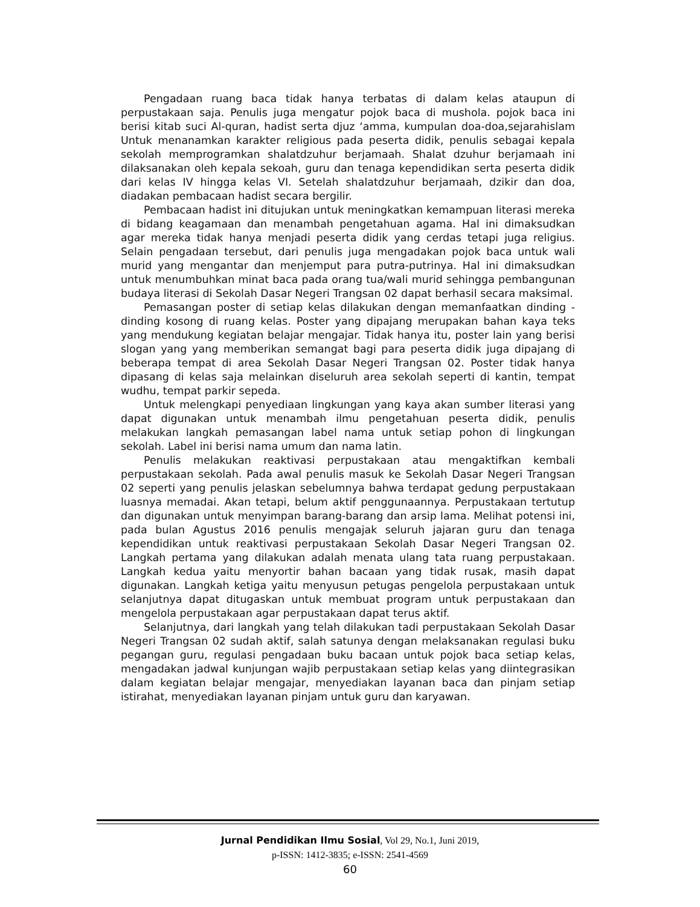Pengadaan ruang baca tidak hanya terbatas di dalam kelas ataupun di perpustakaan saja. Penulis juga mengatur pojok baca di mushola. pojok baca ini berisi kitab suci Al-quran, hadist serta djuz ‘amma, kumpulan doa-doa,sejarahislam Untuk menanamkan karakter religious pada peserta didik, penulis sebagai kepala sekolah memprogramkan shalatdzuhur berjamaah. Shalat dzuhur berjamaah ini dilaksanakan oleh kepala sekoah, guru dan tenaga kependidikan serta peserta didik dari kelas IV hingga kelas VI. Setelah shalatdzuhur berjamaah, dzikir dan doa, diadakan pembacaan hadist secara bergilir.
Pembacaan hadist ini ditujukan untuk meningkatkan kemampuan literasi mereka di bidang keagamaan dan menambah pengetahuan agama. Hal ini dimaksudkan agar mereka tidak hanya menjadi peserta didik yang cerdas tetapi juga religius. Selain pengadaan tersebut, dari penulis juga mengadakan pojok baca untuk wali murid yang mengantar dan menjemput para putra-putrinya. Hal ini dimaksudkan untuk menumbuhkan minat baca pada orang tua/wali murid sehingga pembangunan budaya literasi di Sekolah Dasar Negeri Trangsan 02 dapat berhasil secara maksimal.
Pemasangan poster di setiap kelas dilakukan dengan memanfaatkan dinding - dinding kosong di ruang kelas. Poster yang dipajang merupakan bahan kaya teks yang mendukung kegiatan belajar mengajar. Tidak hanya itu, poster lain yang berisi slogan yang yang memberikan semangat bagi para peserta didik juga dipajang di beberapa tempat di area Sekolah Dasar Negeri Trangsan 02. Poster tidak hanya dipasang di kelas saja melainkan diseluruh area sekolah seperti di kantin, tempat wudhu, tempat parkir sepeda.
Untuk melengkapi penyediaan lingkungan yang kaya akan sumber literasi yang dapat digunakan untuk menambah ilmu pengetahuan peserta didik, penulis melakukan langkah pemasangan label nama untuk setiap pohon di lingkungan sekolah. Label ini berisi nama umum dan nama latin.
Penulis melakukan reaktivasi perpustakaan atau mengaktifkan kembali perpustakaan sekolah. Pada awal penulis masuk ke Sekolah Dasar Negeri Trangsan 02 seperti yang penulis jelaskan sebelumnya bahwa terdapat gedung perpustakaan luasnya memadai. Akan tetapi, belum aktif penggunaannya. Perpustakaan tertutup dan digunakan untuk menyimpan barang-barang dan arsip lama. Melihat potensi ini, pada bulan Agustus 2016 penulis mengajak seluruh jajaran guru dan tenaga kependidikan untuk reaktivasi perpustakaan Sekolah Dasar Negeri Trangsan 02. Langkah pertama yang dilakukan adalah menata ulang tata ruang perpustakaan. Langkah kedua yaitu menyortir bahan bacaan yang tidak rusak, masih dapat digunakan. Langkah ketiga yaitu menyusun petugas pengelola perpustakaan untuk selanjutnya dapat ditugaskan untuk membuat program untuk perpustakaan dan mengelola perpustakaan agar perpustakaan dapat terus aktif.
Selanjutnya, dari langkah yang telah dilakukan tadi perpustakaan Sekolah Dasar Negeri Trangsan 02 sudah aktif, salah satunya dengan melaksanakan regulasi buku pegangan guru, regulasi pengadaan buku bacaan untuk pojok baca setiap kelas, mengadakan jadwal kunjungan wajib perpustakaan setiap kelas yang diintegrasikan dalam kegiatan belajar mengajar, menyediakan layanan baca dan pinjam setiap istirahat, menyediakan layanan pinjam untuk guru dan karyawan.
Jurnal Pendidikan Ilmu Sosial, Vol 29, No.1, Juni 2019,
p-ISSN: 1412-3835; e-ISSN: 2541-4569
60